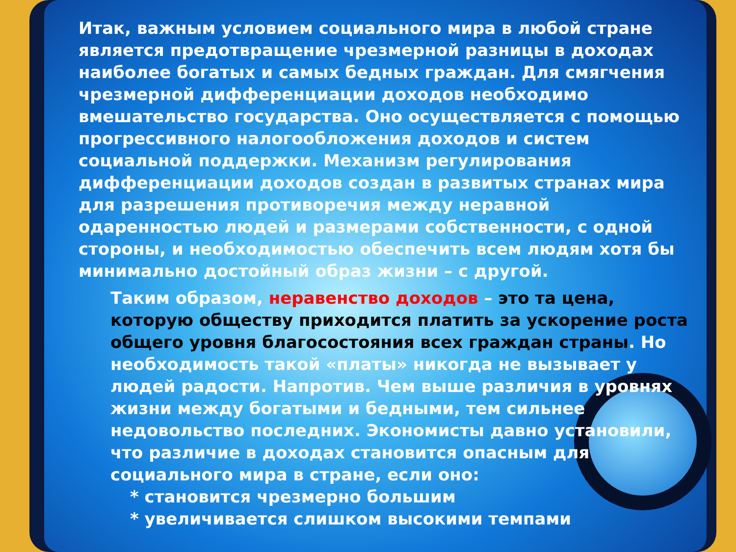Итак, важным условием социального мира в любой стране является предотвращение чрезмерной разницы в доходах наиболее богатых и самых бедных граждан. Для смягчения чрезмерной дифференциации доходов необходимо вмешательство государства. Оно осуществляется с помощью прогрессивного налогообложения доходов и систем социальной поддержки. Механизм регулирования дифференциации доходов создан в развитых странах мира для разрешения противоречия между неравной одаренностью людей и размерами собственности, с одной стороны, и необходимостью обеспечить всем людям хотя бы минимально достойный образ жизни – с другой.
Таким образом, неравенство доходов – это та цена, которую обществу приходится платить за ускорение роста общего уровня благосостояния всех граждан страны. Но необходимость такой «платы» никогда не вызывает у людей радости. Напротив. Чем выше различия в уровнях жизни между богатыми и бедными, тем сильнее недовольство последних. Экономисты давно установили, что различие в доходах становится опасным для социального мира в стране, если оно:
* становится чрезмерно большим
* увеличивается слишком высокими темпами